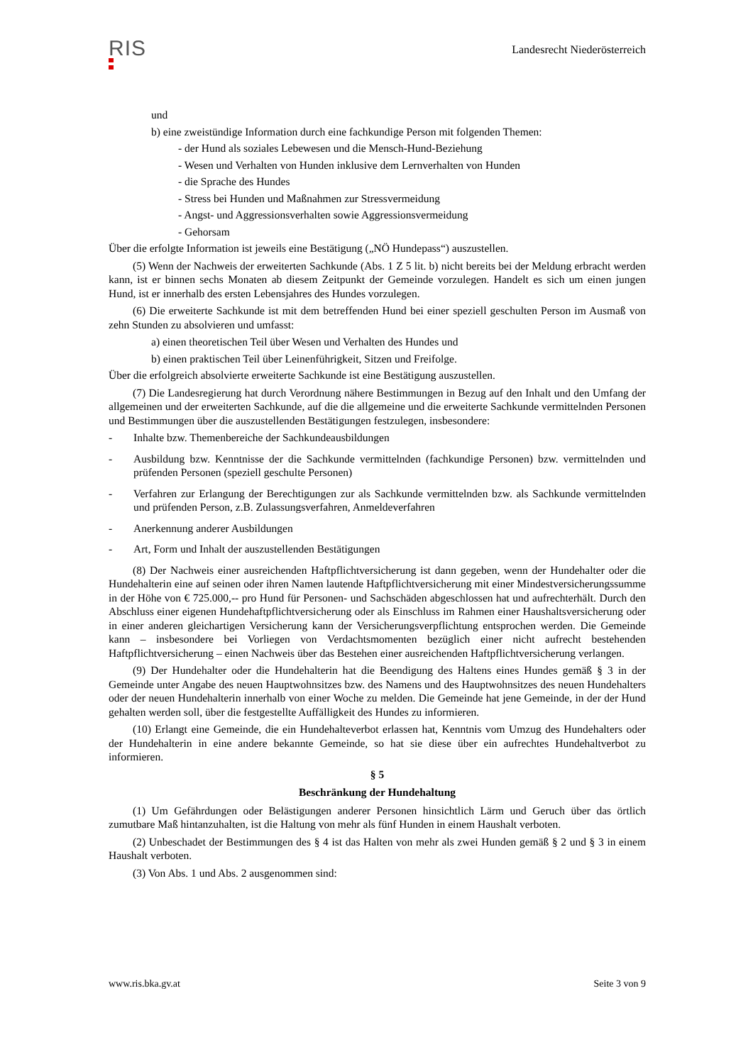RIS
Landesrecht Niederösterreich
und
b) eine zweistündige Information durch eine fachkundige Person mit folgenden Themen:
- der Hund als soziales Lebewesen und die Mensch-Hund-Beziehung
- Wesen und Verhalten von Hunden inklusive dem Lernverhalten von Hunden
- die Sprache des Hundes
- Stress bei Hunden und Maßnahmen zur Stressvermeidung
- Angst- und Aggressionsverhalten sowie Aggressionsvermeidung
- Gehorsam
Über die erfolgte Information ist jeweils eine Bestätigung („NÖ Hundepass“) auszustellen.
(5) Wenn der Nachweis der erweiterten Sachkunde (Abs. 1 Z 5 lit. b) nicht bereits bei der Meldung erbracht werden kann, ist er binnen sechs Monaten ab diesem Zeitpunkt der Gemeinde vorzulegen. Handelt es sich um einen jungen Hund, ist er innerhalb des ersten Lebensjahres des Hundes vorzulegen.
(6) Die erweiterte Sachkunde ist mit dem betreffenden Hund bei einer speziell geschulten Person im Ausmaß von zehn Stunden zu absolvieren und umfasst:
a) einen theoretischen Teil über Wesen und Verhalten des Hundes und
b) einen praktischen Teil über Leinenführigkeit, Sitzen und Freifolge.
Über die erfolgreich absolvierte erweiterte Sachkunde ist eine Bestätigung auszustellen.
(7) Die Landesregierung hat durch Verordnung nähere Bestimmungen in Bezug auf den Inhalt und den Umfang der allgemeinen und der erweiterten Sachkunde, auf die die allgemeine und die erweiterte Sachkunde vermittelnden Personen und Bestimmungen über die auszustellenden Bestätigungen festzulegen, insbesondere:
- Inhalte bzw. Themenbereiche der Sachkundeausbildungen
- Ausbildung bzw. Kenntnisse der die Sachkunde vermittelnden (fachkundige Personen) bzw. vermittelnden und prüfenden Personen (speziell geschulte Personen)
- Verfahren zur Erlangung der Berechtigungen zur als Sachkunde vermittelnden bzw. als Sachkunde vermittelnden und prüfenden Person, z.B. Zulassungsverfahren, Anmeldeverfahren
- Anerkennung anderer Ausbildungen
- Art, Form und Inhalt der auszustellenden Bestätigungen
(8) Der Nachweis einer ausreichenden Haftpflichtversicherung ist dann gegeben, wenn der Hundehalter oder die Hundehalterin eine auf seinen oder ihren Namen lautende Haftpflichtversicherung mit einer Mindestversicherungssumme in der Höhe von € 725.000,-- pro Hund für Personen- und Sachschäden abgeschlossen hat und aufrechterhält. Durch den Abschluss einer eigenen Hundehaftpflichtversicherung oder als Einschluss im Rahmen einer Haushaltsversicherung oder in einer anderen gleichartigen Versicherung kann der Versicherungsverpflichtung entsprochen werden. Die Gemeinde kann – insbesondere bei Vorliegen von Verdachtsmomenten bezüglich einer nicht aufrecht bestehenden Haftpflichtversicherung – einen Nachweis über das Bestehen einer ausreichenden Haftpflichtversicherung verlangen.
(9) Der Hundehalter oder die Hundehalterin hat die Beendigung des Haltens eines Hundes gemäß § 3 in der Gemeinde unter Angabe des neuen Hauptwohnsitzes bzw. des Namens und des Hauptwohnsitzes des neuen Hundehalters oder der neuen Hundehalterin innerhalb von einer Woche zu melden. Die Gemeinde hat jene Gemeinde, in der der Hund gehalten werden soll, über die festgestellte Auffälligkeit des Hundes zu informieren.
(10) Erlangt eine Gemeinde, die ein Hundehalteverbot erlassen hat, Kenntnis vom Umzug des Hundehalters oder der Hundehalterin in eine andere bekannte Gemeinde, so hat sie diese über ein aufrechtes Hundehaltverbot zu informieren.
§ 5
Beschränkung der Hundehaltung
(1) Um Gefährdungen oder Belästigungen anderer Personen hinsichtlich Lärm und Geruch über das örtlich zumutbare Maß hintanzuhalten, ist die Haltung von mehr als fünf Hunden in einem Haushalt verboten.
(2) Unbeschadet der Bestimmungen des § 4 ist das Halten von mehr als zwei Hunden gemäß § 2 und § 3 in einem Haushalt verboten.
(3) Von Abs. 1 und Abs. 2 ausgenommen sind:
www.ris.bka.gv.at Seite 3 von 9